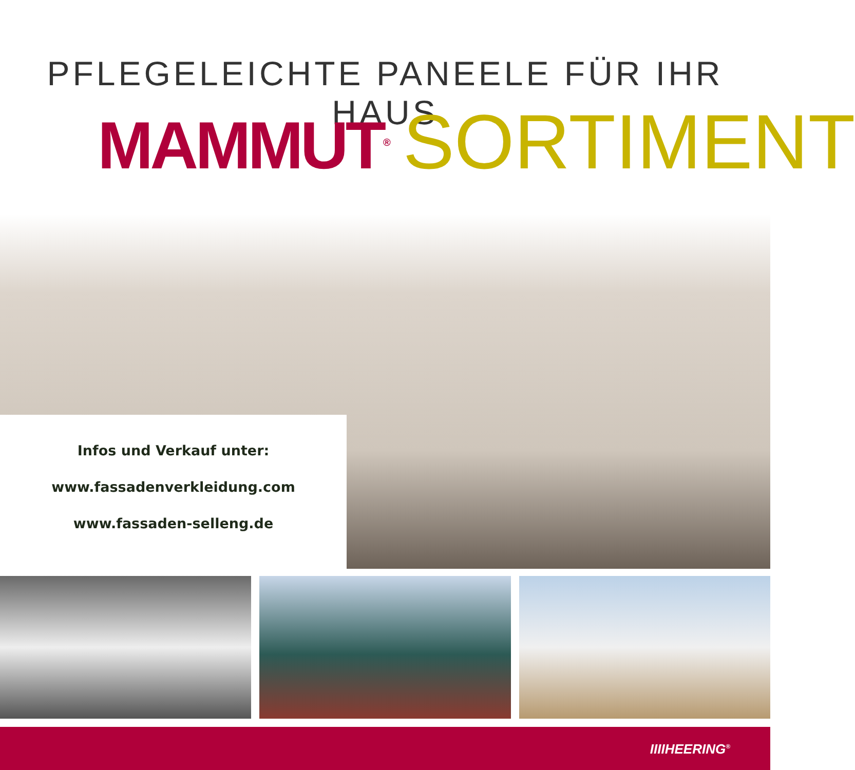PFLEGELEICHTE PANEELE FÜR IHR HAUS
MAMMUT<sup>®</sup> SORTIMENT
Infos und Verkauf unter:
www.fassadenverkleidung.com
www.fassaden-selleng.de
IIIIHEERING<sup>®</sup>